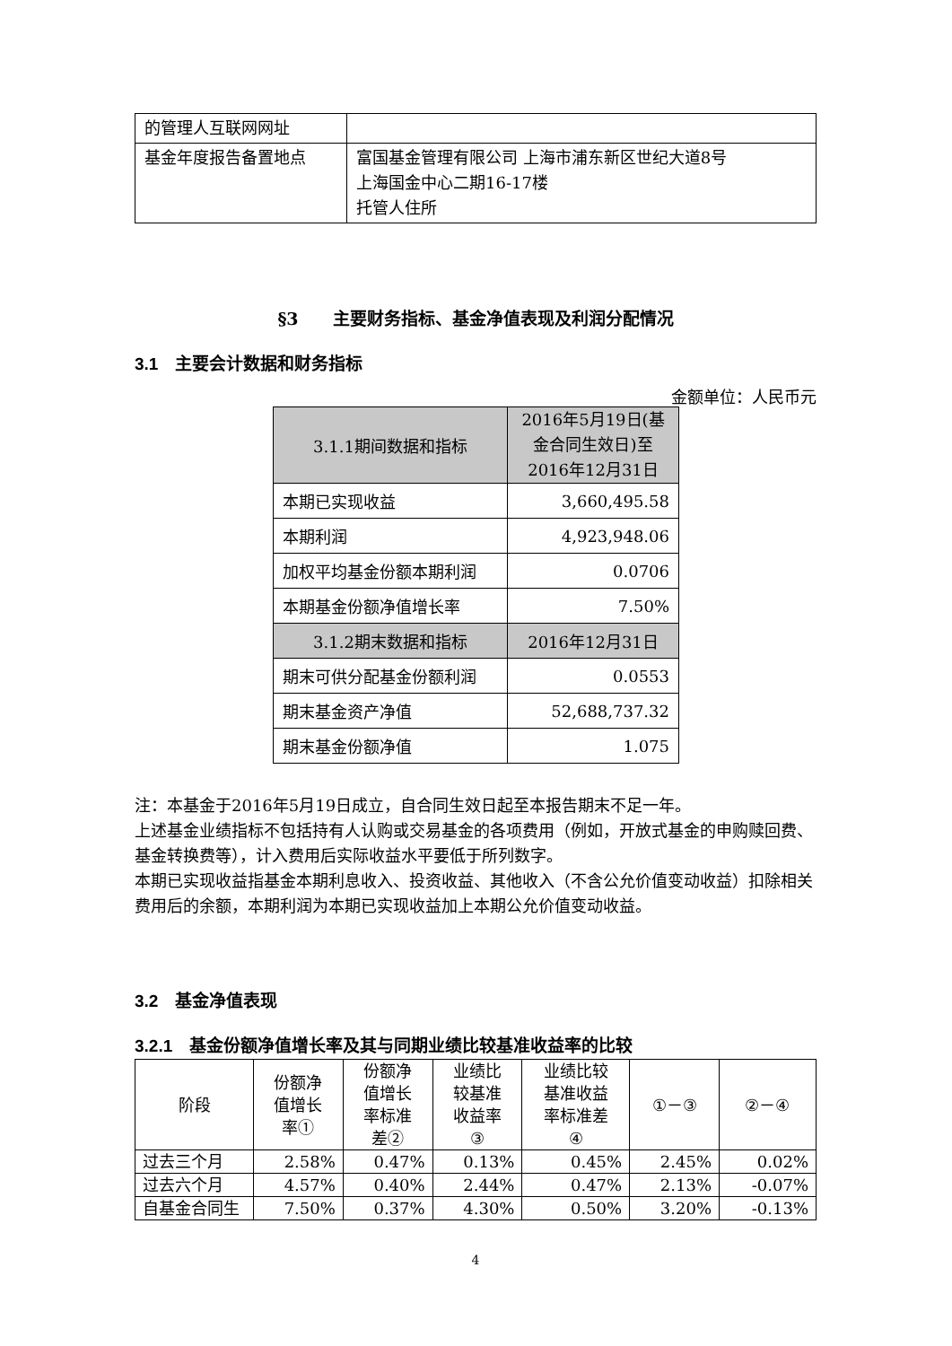| 的管理人互联网网址 | |
| 基金年度报告备置地点 | 富国基金管理有限公司 上海市浦东新区世纪大道8号 上海国金中心二期16-17楼 托管人住所 |
§3　　主要财务指标、基金净值表现及利润分配情况
3.1　主要会计数据和财务指标
金额单位：人民币元
| 3.1.1期间数据和指标 | 2016年5月19日(基金合同生效日)至2016年12月31日 |
| 本期已实现收益 | 3,660,495.58 |
| 本期利润 | 4,923,948.06 |
| 加权平均基金份额本期利润 | 0.0706 |
| 本期基金份额净值增长率 | 7.50% |
| 3.1.2期末数据和指标 | 2016年12月31日 |
| 期末可供分配基金份额利润 | 0.0553 |
| 期末基金资产净值 | 52,688,737.32 |
| 期末基金份额净值 | 1.075 |
注：本基金于2016年5月19日成立，自合同生效日起至本报告期末不足一年。
上述基金业绩指标不包括持有人认购或交易基金的各项费用（例如，开放式基金的申购赎回费、基金转换费等），计入费用后实际收益水平要低于所列数字。
本期已实现收益指基金本期利息收入、投资收益、其他收入（不含公允价值变动收益）扣除相关费用后的余额，本期利润为本期已实现收益加上本期公允价值变动收益。
3.2　基金净值表现
3.2.1　基金份额净值增长率及其与同期业绩比较基准收益率的比较
| 阶段 | 份额净 值增长 率① | 份额净 值增长 率标准 差② | 业绩比 较基准 收益率 ③ | 业绩比较 基准收益 率标准差 ④ | ①－③ | ②－④ |
| --- | --- | --- | --- | --- | --- | --- |
| 过去三个月 | 2.58% | 0.47% | 0.13% | 0.45% | 2.45% | 0.02% |
| 过去六个月 | 4.57% | 0.40% | 2.44% | 0.47% | 2.13% | -0.07% |
| 自基金合同生 | 7.50% | 0.37% | 4.30% | 0.50% | 3.20% | -0.13% |
4